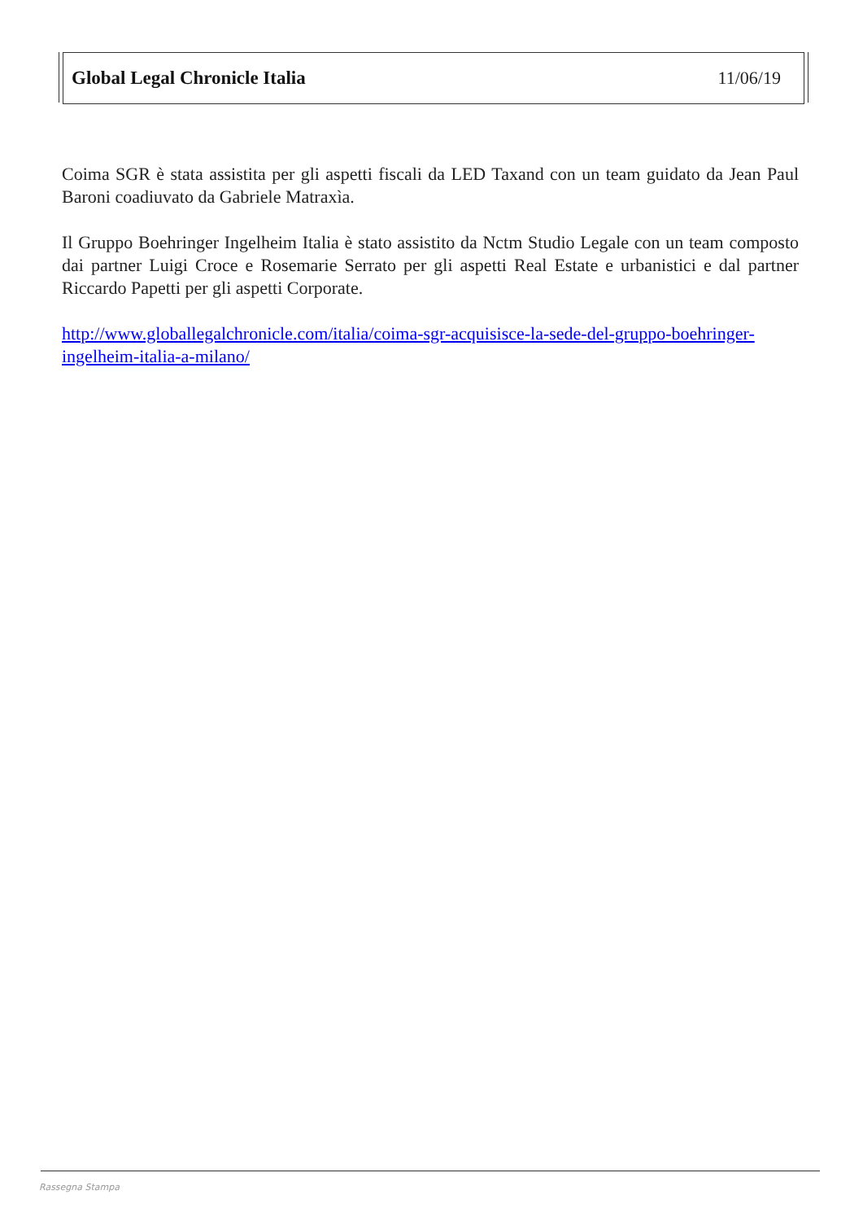Global Legal Chronicle Italia 11/06/19
Coima SGR è stata assistita per gli aspetti fiscali da LED Taxand con un team guidato da Jean Paul Baroni coadiuvato da Gabriele Matraxìa.
Il Gruppo Boehringer Ingelheim Italia è stato assistito da Nctm Studio Legale con un team composto dai partner Luigi Croce e Rosemarie Serrato per gli aspetti Real Estate e urbanistici e dal partner Riccardo Papetti per gli aspetti Corporate.
http://www.globallegalchronicle.com/italia/coima-sgr-acquisisce-la-sede-del-gruppo-boehringer-ingelheim-italia-a-milano/
Rassegna Stampa